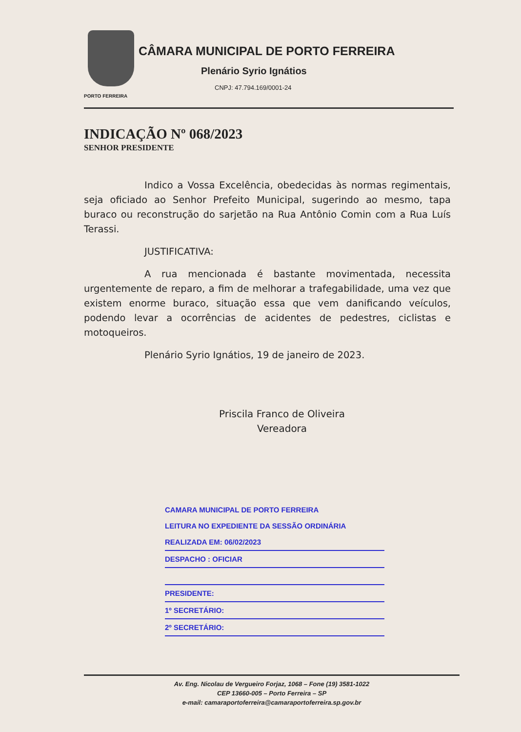PORTO FERREIRA
CÂMARA MUNICIPAL DE PORTO FERREIRA
Plenário Syrio Ignátios
CNPJ: 47.794.169/0001-24
INDICAÇÃO Nº 068/2023
SENHOR PRESIDENTE
Indico a Vossa Excelência, obedecidas às normas regimentais, seja oficiado ao Senhor Prefeito Municipal, sugerindo ao mesmo, tapa buraco ou reconstrução do sarjetão na Rua Antônio Comin com a Rua Luís Terassi.
JUSTIFICATIVA:
A rua mencionada é bastante movimentada, necessita urgentemente de reparo, a fim de melhorar a trafegabilidade, uma vez que existem enorme buraco, situação essa que vem danificando veículos, podendo levar a ocorrências de acidentes de pedestres, ciclistas e motoqueiros.
Plenário Syrio Ignátios, 19 de janeiro de 2023.
Priscila Franco de Oliveira
Vereadora
CAMARA MUNICIPAL DE PORTO FERREIRA
LEITURA NO EXPEDIENTE DA SESSÃO ORDINÁRIA
REALIZADA EM: 06/02/2023
DESPACHO : OFICIAR
PRESIDENTE:
1º SECRETÁRIO:
2º SECRETÁRIO:
Av. Eng. Nicolau de Vergueiro Forjaz, 1068 – Fone (19) 3581-1022
CEP 13660-005 – Porto Ferreira – SP
e-mail: camaraportoferreira@camaraportoferreira.sp.gov.br